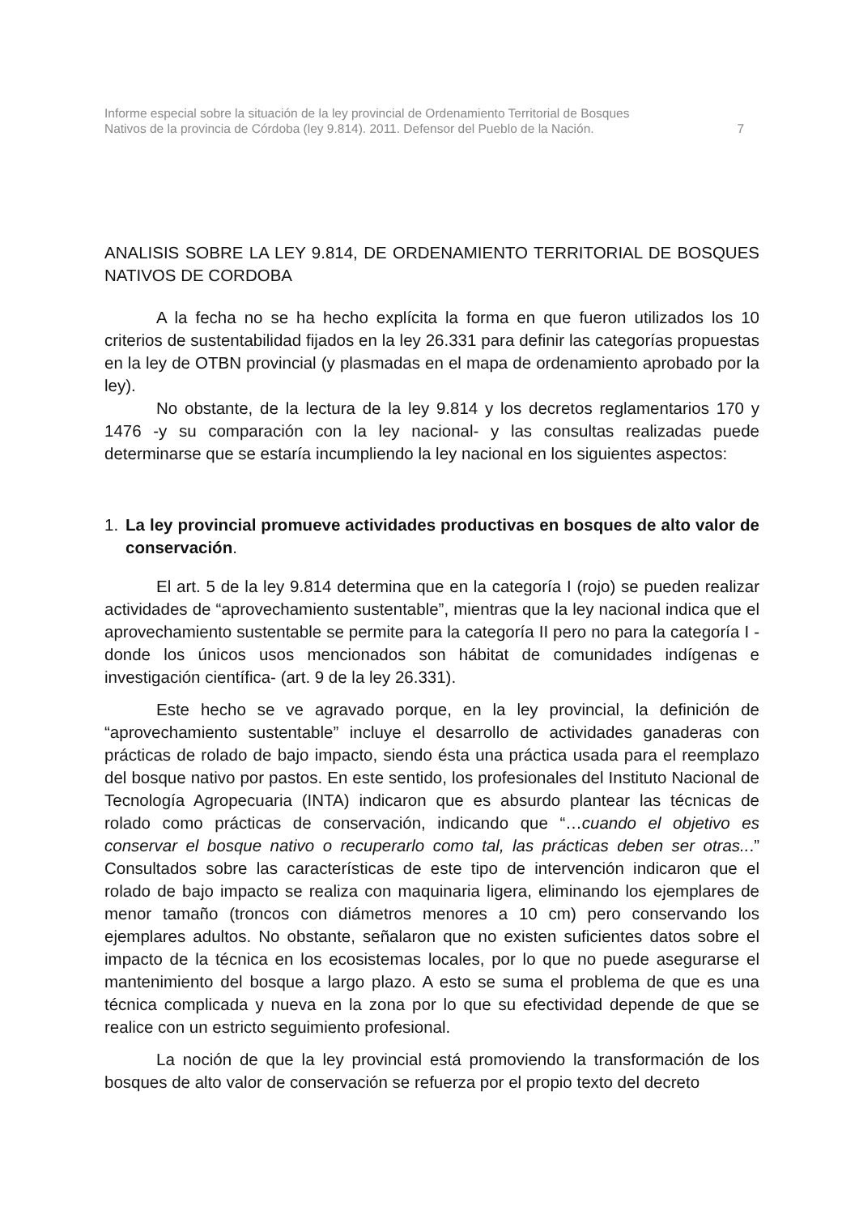Informe especial sobre la situación de la ley provincial de Ordenamiento Territorial de Bosques
Nativos de la provincia de Córdoba (ley 9.814). 2011. Defensor del Pueblo de la Nación. 7
ANALISIS SOBRE LA LEY 9.814, DE ORDENAMIENTO TERRITORIAL DE BOSQUES NATIVOS DE CORDOBA
A la fecha no se ha hecho explícita la forma en que fueron utilizados los 10 criterios de sustentabilidad fijados en la ley 26.331 para definir las categorías propuestas en la ley de OTBN provincial (y plasmadas en el mapa de ordenamiento aprobado por la ley).
No obstante, de la lectura de la ley 9.814 y los decretos reglamentarios 170 y 1476 -y su comparación con la ley nacional- y las consultas realizadas puede determinarse que se estaría incumpliendo la ley nacional en los siguientes aspectos:
1. La ley provincial promueve actividades productivas en bosques de alto valor de conservación.
El art. 5 de la ley 9.814 determina que en la categoría I (rojo) se pueden realizar actividades de “aprovechamiento sustentable”, mientras que la ley nacional indica que el aprovechamiento sustentable se permite para la categoría II pero no para la categoría I -donde los únicos usos mencionados son hábitat de comunidades indígenas e investigación científica- (art. 9 de la ley 26.331).
Este hecho se ve agravado porque, en la ley provincial, la definición de “aprovechamiento sustentable” incluye el desarrollo de actividades ganaderas con prácticas de rolado de bajo impacto, siendo ésta una práctica usada para el reemplazo del bosque nativo por pastos. En este sentido, los profesionales del Instituto Nacional de Tecnología Agropecuaria (INTA) indicaron que es absurdo plantear las técnicas de rolado como prácticas de conservación, indicando que “…cuando el objetivo es conservar el bosque nativo o recuperarlo como tal, las prácticas deben ser otras...” Consultados sobre las características de este tipo de intervención indicaron que el rolado de bajo impacto se realiza con maquinaria ligera, eliminando los ejemplares de menor tamaño (troncos con diámetros menores a 10 cm) pero conservando los ejemplares adultos. No obstante, señalaron que no existen suficientes datos sobre el impacto de la técnica en los ecosistemas locales, por lo que no puede asegurarse el mantenimiento del bosque a largo plazo. A esto se suma el problema de que es una técnica complicada y nueva en la zona por lo que su efectividad depende de que se realice con un estricto seguimiento profesional.
La noción de que la ley provincial está promoviendo la transformación de los bosques de alto valor de conservación se refuerza por el propio texto del decreto